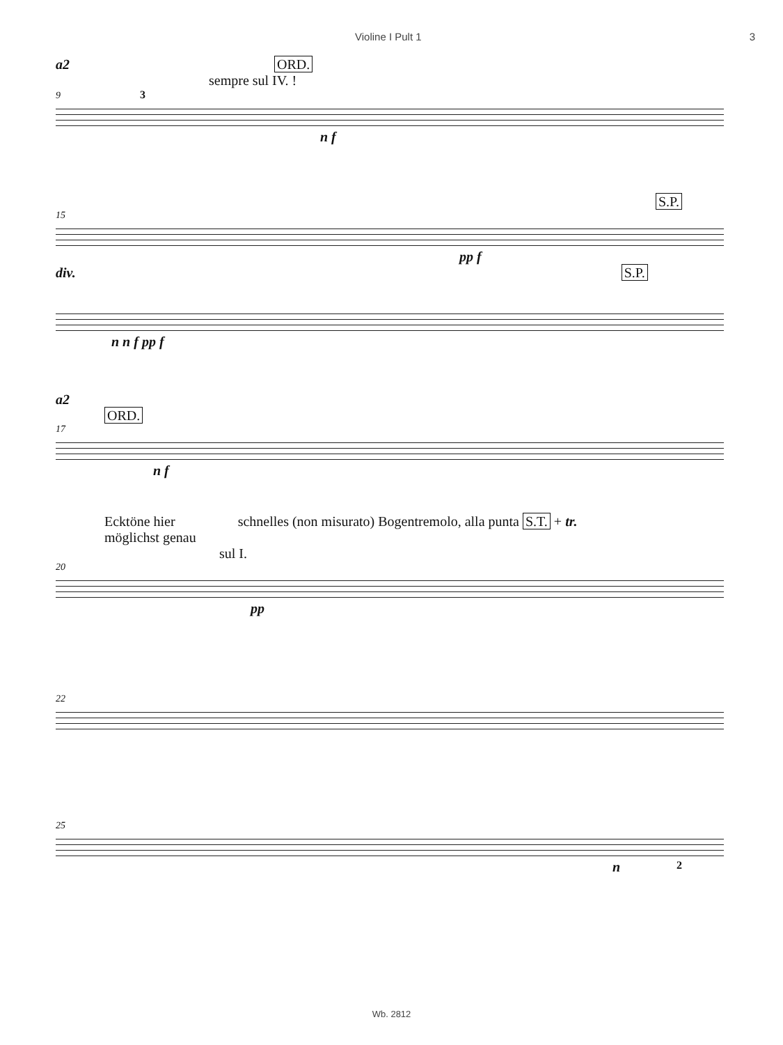Violine I Pult 1 3
a2 ORD.
sempre sul IV. !
9 3
n f
S.P.
15
pp f
div. S.P.
n n f pp f
a2
ORD.
17
n f
Ecktöne hier
möglichst genau schnelles (non misurato) Bogentremolo, alla punta S.T. + tr.
sul I.
20
pp
22
25
n 2
Wb. 2812